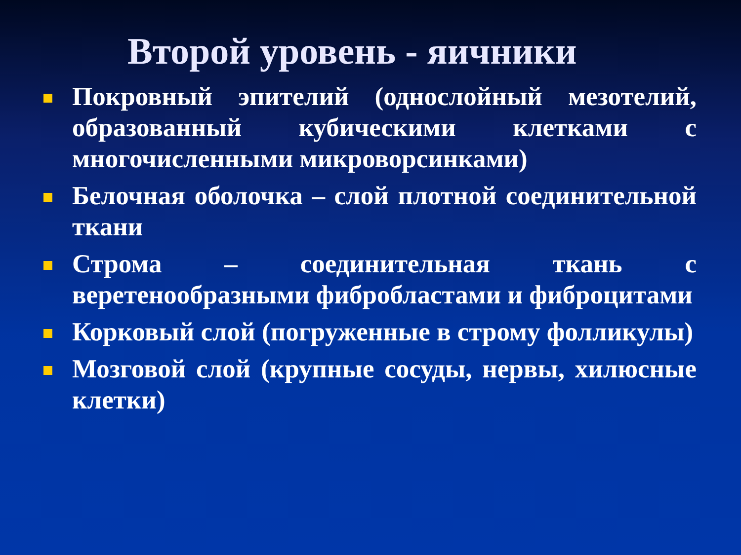Второй уровень - яичники
Покровный эпителий (однослойный мезотелий, образованный кубическими клетками с многочисленными микроворсинками)
Белочная оболочка – слой плотной соединительной ткани
Строма – соединительная ткань с веретенообразными фибробластами и фиброцитами
Корковый слой (погруженные в строму фолликулы)
Мозговой слой (крупные сосуды, нервы, хилюсные клетки)